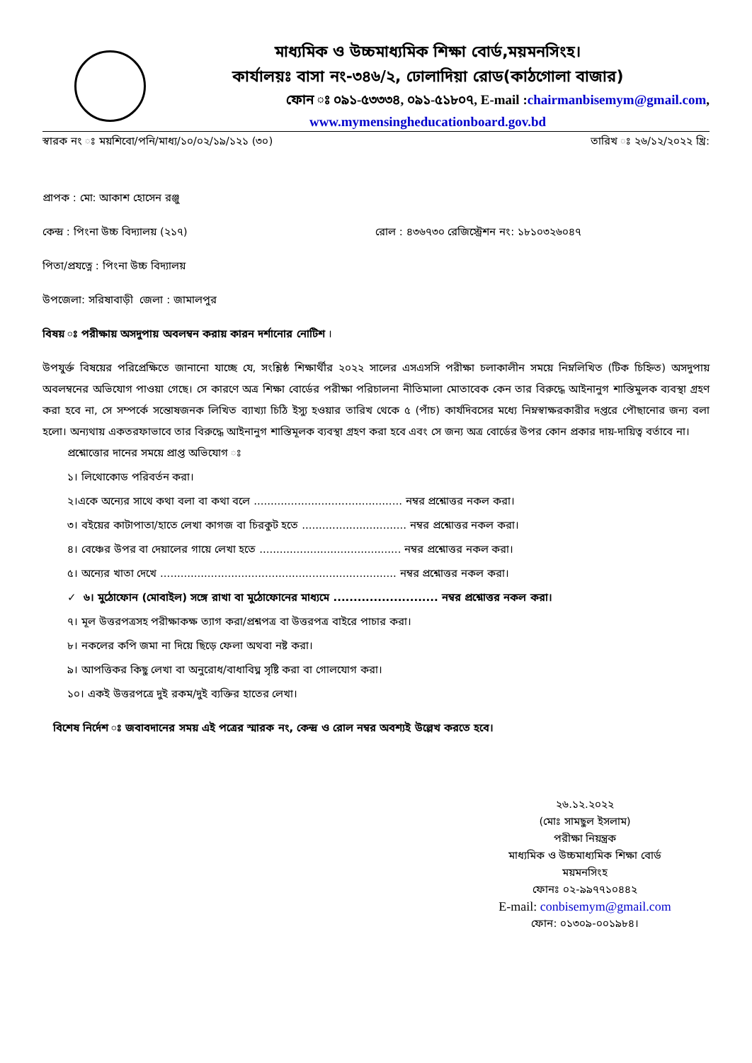মাধ্যমিক ও উচ্চমাধ্যমিক শিক্ষা বোর্ড,ময়মনসিংহ।
কার্যালয়ঃ বাসা নং-৩৪৬/২, ঢোলাদিয়া রোড(কাঠগোলা বাজার)
ফোন ঃ ০৯১-৫৩৩৩৪, ০৯১-৫১৮০৭, E-mail :chairmanbisemym@gmail.com,
www.mymensingheducationboard.gov.bd
স্বারক নং ঃ ময়শিবো/পনি/মাধ্য/১০/০২/১৯/১২১ (৩০) তারিখ ঃ ২৬/১২/২০২২ খ্রি:
প্রাপক : মো: আকাশ হোসেন রঞ্জু
কেন্দ্র : পিংনা উচ্চ বিদ্যালয় (২১৭) রোল : ৪৩৬৭৩০ রেজিস্ট্রেশন নং: ১৮১০৩২৬০৪৭
পিতা/প্রযত্নে : পিংনা উচ্চ বিদ্যালয়
উপজেলা: সরিষাবাড়ী জেলা : জামালপুর
বিষয় ঃ পরীক্ষায় অসদুপায় অবলম্বন করায় কারন দর্শানোর নোটিশ ।
উপযুর্ক্ত বিষয়ের পরিপ্রেক্ষিতে জানানো যাচ্ছে যে, সংশ্লিষ্ঠ শিক্ষার্থীর ২০২২ সালের এসএসসি পরীক্ষা চলাকালীন সময়ে নিম্নলিখিত (টিক চিহ্নিত) অসদুপায় অবলম্বনের অভিযোগ পাওয়া গেছে। সে কারণে অত্র শিক্ষা বোর্ডের পরীক্ষা পরিচালনা নীতিমালা মোতাবেক কেন তার বিরুদ্ধে আইনানুগ শাস্তিমুলক ব্যবস্থা গ্রহণ করা হবে না, সে সম্পর্কে সন্তোষজনক লিখিত ব্যাখ্যা চিঠি ইস্যু হওয়ার তারিখ থেকে ৫ (পাঁচ) কার্যদিবসের মধ্যে নিম্নস্বাক্ষরকারীর দপ্তরে পৌছানোর জন্য বলা হলো। অন্যথায় একতরফাভাবে তার বিরুদ্ধে আইনানুগ শাস্তিমূলক ব্যবস্থা গ্রহণ করা হবে এবং সে জন্য অত্র বোর্ডের উপর কোন প্রকার দায়-দায়িত্ব বর্তাবে না।
প্রশ্নোত্তোর দানের সময়ে প্রাপ্ত অভিযোগ ঃ
১। লিথোকোড পরিবর্তন করা।
২।একে অন্যের সাথে কথা বলা বা কথা বলে ............................................ নম্বর প্রশ্নোত্তর নকল করা।
৩। বইয়ের কাটাপাতা/হাতে লেখা কাগজ বা চিরকুট হতে ............................... নম্বর প্রশ্নোত্তর নকল করা।
৪। বেঞ্চের উপর বা দেয়ালের গায়ে লেখা হতে .......................................... নম্বর প্রশ্নোত্তর নকল করা।
৫। অন্যের খাতা দেখে ...................................................................... নম্বর প্রশ্নোত্তর নকল করা।
✓ ৬। মুঠোফোন (মোবাইল) সঙ্গে রাখা বা মুঠোফোনের মাধ্যমে .......................... নম্বর প্রশ্নোত্তর নকল করা।
৭। মূল উত্তরপত্রসহ পরীক্ষাকক্ষ ত্যাগ করা/প্রশ্নপত্র বা উত্তরপত্র বাইরে পাচার করা।
৮। নকলের কপি জমা না দিয়ে ছিড়ে ফেলা অথবা নষ্ট করা।
৯। আপত্তিকর কিছু লেখা বা অনুরোধ/বাধাবিঘ্ন সৃষ্টি করা বা গোলযোগ করা।
১০। একই উত্তরপত্রে দুই রকম/দুই ব্যক্তির হাতের লেখা।
বিশেষ নির্দেশ ঃ জবাবদানের সময় এই পত্রের স্মারক নং, কেন্দ্র ও রোল নম্বর অবশ্যই উল্লেখ করতে হবে।
২৬.১২.২০২২
(মোঃ সামছুল ইসলাম)
পরীক্ষা নিয়ন্ত্রক
মাধ্যমিক ও উচ্চমাধ্যমিক শিক্ষা বোর্ড
ময়মনসিংহ
ফোনঃ ০২-৯৯৭৭১০৪৪২
E-mail: conbisemym@gmail.com
ফোন: ০১৩০৯-০০১৯৮৪।